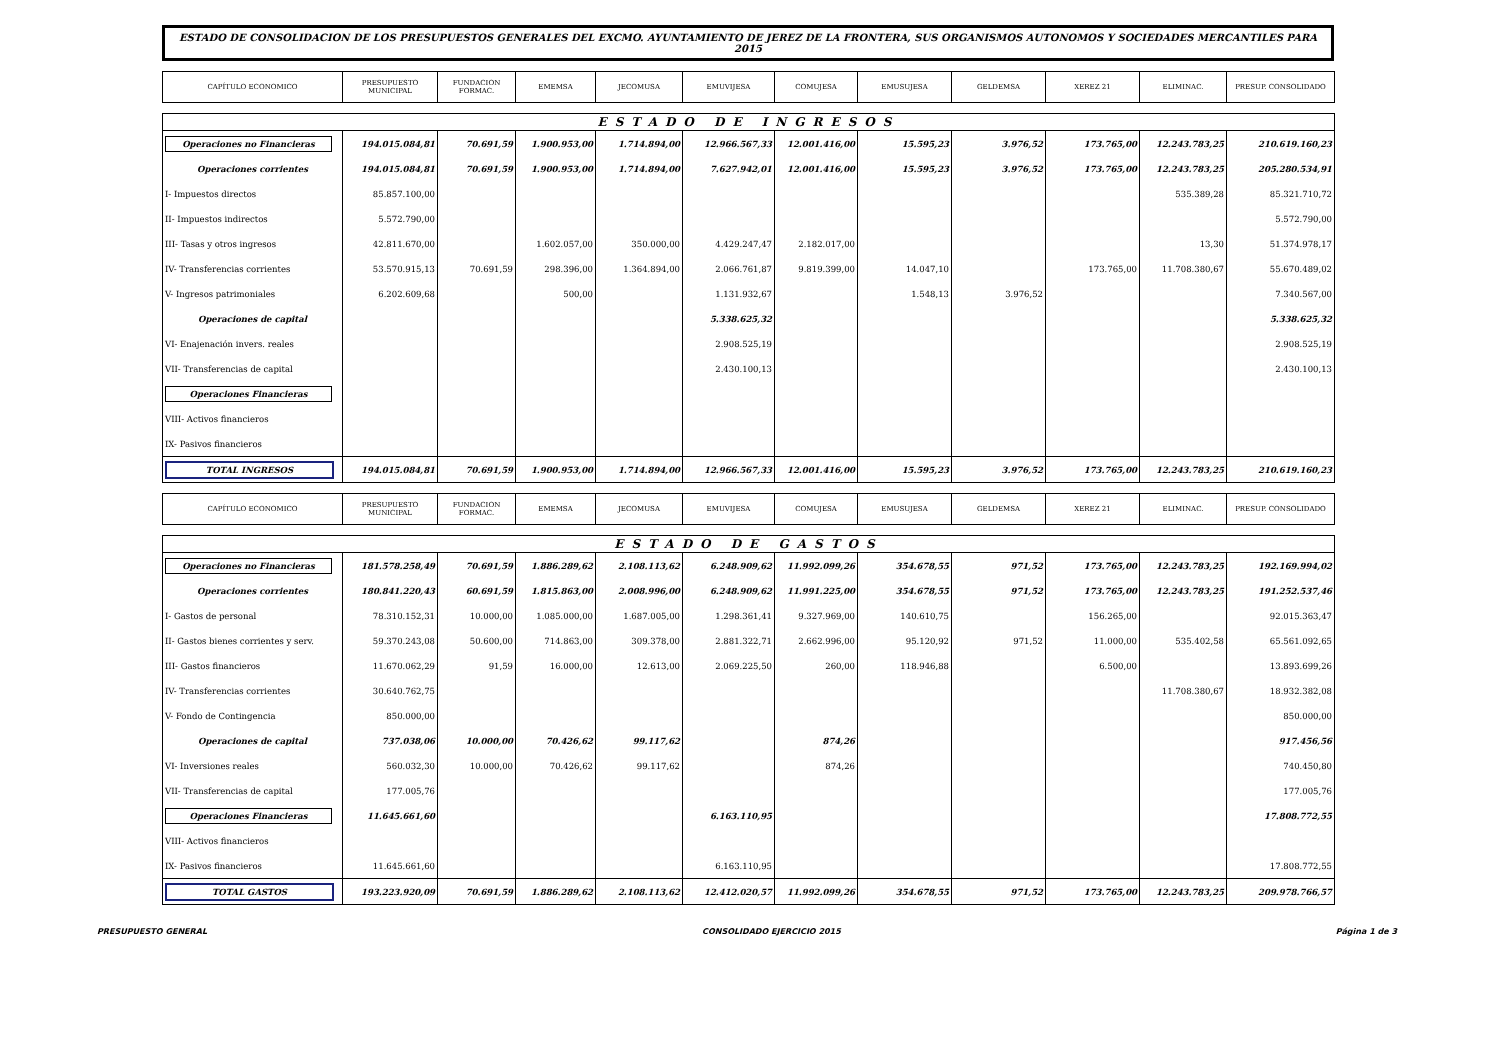ESTADO DE CONSOLIDACION DE LOS PRESUPUESTOS GENERALES DEL EXCMO. AYUNTAMIENTO DE JEREZ DE LA FRONTERA, SUS ORGANISMOS AUTONOMOS Y SOCIEDADES MERCANTILES PARA 2015
| CAPÍTULO ECONOMICO | PRESUPUESTO MUNICIPAL | FUNDACION FORMAC. | EMEMSA | JECOMUSA | EMUVIJESA | COMUJESA | EMUSUJESA | GELDEMSA | XEREZ 21 | ELIMINAC. | PRESUP. CONSOLIDADO |
| --- | --- | --- | --- | --- | --- | --- | --- | --- | --- | --- | --- |
| ESTADO DE INGRESOS | | | | | | | | | | | |
| Operaciones no Financieras | 194.015.084,81 | 70.691,59 | 1.900.953,00 | 1.714.894,00 | 12.966.567,33 | 12.001.416,00 | 15.595,23 | 3.976,52 | 173.765,00 | 12.243.783,25 | 210.619.160,23 |
| Operaciones corrientes | 194.015.084,81 | 70.691,59 | 1.900.953,00 | 1.714.894,00 | 7.627.942,01 | 12.001.416,00 | 15.595,23 | 3.976,52 | 173.765,00 | 12.243.783,25 | 205.280.534,91 |
| I- Impuestos directos | 85.857.100,00 | | | | | | | | | 535.389,28 | 85.321.710,72 |
| II- Impuestos indirectos | 5.572.790,00 | | | | | | | | | | 5.572.790,00 |
| III- Tasas y otros ingresos | 42.811.670,00 | | 1.602.057,00 | 350.000,00 | 4.429.247,47 | 2.182.017,00 | | | | 13,30 | 51.374.978,17 |
| IV- Transferencias corrientes | 53.570.915,13 | 70.691,59 | 298.396,00 | 1.364.894,00 | 2.066.761,87 | 9.819.399,00 | 14.047,10 | | 173.765,00 | 11.708.380,67 | 55.670.489,02 |
| V- Ingresos patrimoniales | 6.202.609,68 | | 500,00 | | 1.131.932,67 | | 1.548,13 | 3.976,52 | | | 7.340.567,00 |
| Operaciones de capital | | | | | 5.338.625,32 | | | | | | 5.338.625,32 |
| VI- Enajenación invers. reales | | | | | 2.908.525,19 | | | | | | 2.908.525,19 |
| VII- Transferencias de capital | | | | | 2.430.100,13 | | | | | | 2.430.100,13 |
| Operaciones Financieras | | | | | | | | | | | |
| VIII- Activos financieros | | | | | | | | | | | |
| IX- Pasivos financieros | | | | | | | | | | | |
| TOTAL INGRESOS | 194.015.084,81 | 70.691,59 | 1.900.953,00 | 1.714.894,00 | 12.966.567,33 | 12.001.416,00 | 15.595,23 | 3.976,52 | 173.765,00 | 12.243.783,25 | 210.619.160,23 |
| CAPÍTULO ECONOMICO | PRESUPUESTO MUNICIPAL | FUNDACION FORMAC. | EMEMSA | JECOMUSA | EMUVIJESA | COMUJESA | EMUSUJESA | GELDEMSA | XEREZ 21 | ELIMINAC. | PRESUP. CONSOLIDADO |
| ESTADO DE GASTOS | | | | | | | | | | | |
| Operaciones no Financieras | 181.578.258,49 | 70.691,59 | 1.886.289,62 | 2.108.113,62 | 6.248.909,62 | 11.992.099,26 | 354.678,55 | 971,52 | 173.765,00 | 12.243.783,25 | 192.169.994,02 |
| Operaciones corrientes | 180.841.220,43 | 60.691,59 | 1.815.863,00 | 2.008.996,00 | 6.248.909,62 | 11.991.225,00 | 354.678,55 | 971,52 | 173.765,00 | 12.243.783,25 | 191.252.537,46 |
| I- Gastos de personal | 78.310.152,31 | 10.000,00 | 1.085.000,00 | 1.687.005,00 | 1.298.361,41 | 9.327.969,00 | 140.610,75 | | 156.265,00 | | 92.015.363,47 |
| II- Gastos bienes corrientes y serv. | 59.370.243,08 | 50.600,00 | 714.863,00 | 309.378,00 | 2.881.322,71 | 2.662.996,00 | 95.120,92 | 971,52 | 11.000,00 | 535.402,58 | 65.561.092,65 |
| III- Gastos financieros | 11.670.062,29 | 91,59 | 16.000,00 | 12.613,00 | 2.069.225,50 | 260,00 | 118.946,88 | | 6.500,00 | | 13.893.699,26 |
| IV- Transferencias corrientes | 30.640.762,75 | | | | | | | | | 11.708.380,67 | 18.932.382,08 |
| V- Fondo de Contingencia | 850.000,00 | | | | | | | | | | 850.000,00 |
| Operaciones de capital | 737.038,06 | 10.000,00 | 70.426,62 | 99.117,62 | | 874,26 | | | | | 917.456,56 |
| VI- Inversiones reales | 560.032,30 | 10.000,00 | 70.426,62 | 99.117,62 | | 874,26 | | | | | 740.450,80 |
| VII- Transferencias de capital | 177.005,76 | | | | | | | | | | 177.005,76 |
| Operaciones Financieras | 11.645.661,60 | | | | 6.163.110,95 | | | | | | 17.808.772,55 |
| VIII- Activos financieros | | | | | | | | | | | |
| IX- Pasivos financieros | 11.645.661,60 | | | | 6.163.110,95 | | | | | | 17.808.772,55 |
| TOTAL GASTOS | 193.223.920,09 | 70.691,59 | 1.886.289,62 | 2.108.113,62 | 12.412.020,57 | 11.992.099,26 | 354.678,55 | 971,52 | 173.765,00 | 12.243.783,25 | 209.978.766,57 |
PRESUPUESTO GENERAL CONSOLIDADO EJERCICIO 2015 Página 1 de 3